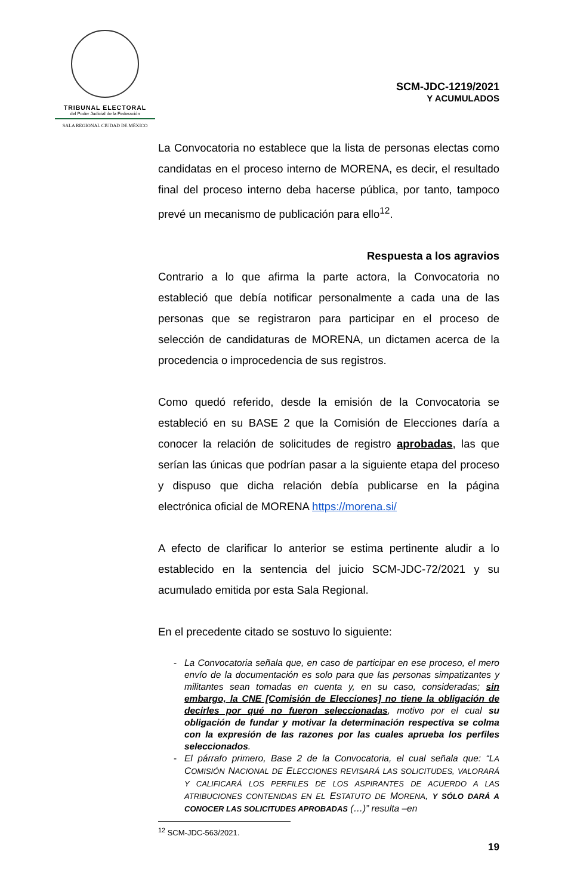TRIBUNAL ELECTORAL
del Poder Judicial de la Federación
SALA REGIONAL CIUDAD DE MÉXICO
SCM-JDC-1219/2021
Y ACUMULADOS
La Convocatoria no establece que la lista de personas electas como candidatas en el proceso interno de MORENA, es decir, el resultado final del proceso interno deba hacerse pública, por tanto, tampoco prevé un mecanismo de publicación para ello<sup>12</sup>.
Respuesta a los agravios
Contrario a lo que afirma la parte actora, la Convocatoria no estableció que debía notificar personalmente a cada una de las personas que se registraron para participar en el proceso de selección de candidaturas de MORENA, un dictamen acerca de la procedencia o improcedencia de sus registros.
Como quedó referido, desde la emisión de la Convocatoria se estableció en su BASE 2 que la Comisión de Elecciones daría a conocer la relación de solicitudes de registro aprobadas, las que serían las únicas que podrían pasar a la siguiente etapa del proceso y dispuso que dicha relación debía publicarse en la página electrónica oficial de MORENA https://morena.si/
A efecto de clarificar lo anterior se estima pertinente aludir a lo establecido en la sentencia del juicio SCM-JDC-72/2021 y su acumulado emitida por esta Sala Regional.
En el precedente citado se sostuvo lo siguiente:
- La Convocatoria señala que, en caso de participar en ese proceso, el mero envío de la documentación es solo para que las personas simpatizantes y militantes sean tomadas en cuenta y, en su caso, consideradas; sin embargo, la CNE [Comisión de Elecciones] no tiene la obligación de decirles por qué no fueron seleccionadas, motivo por el cual su obligación de fundar y motivar la determinación respectiva se colma con la expresión de las razones por las cuales aprueba los perfiles seleccionados.
- El párrafo primero, Base 2 de la Convocatoria, el cual señala que: “LA COMISIÓN NACIONAL DE ELECCIONES REVISARÁ LAS SOLICITUDES, VALORARÁ Y CALIFICARÁ LOS PERFILES DE LOS ASPIRANTES DE ACUERDO A LAS ATRIBUCIONES CONTENIDAS EN EL ESTATUTO DE MORENA, Y SÓLO DARÁ A CONOCER LAS SOLICITUDES APROBADAS (…)” resulta –en
<sup>12</sup> SCM-JDC-563/2021.
19